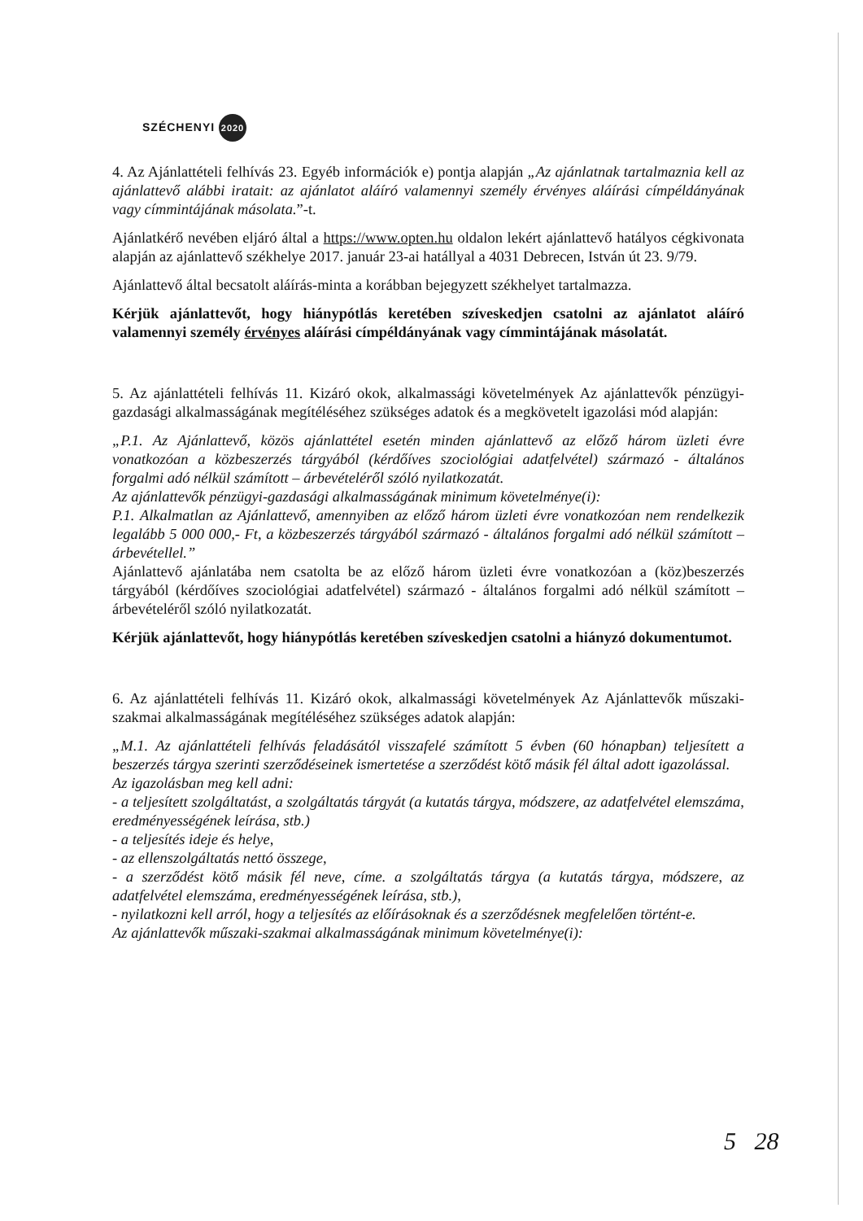SZÉCHENYI 2020
4. Az Ajánlattételi felhívás 23. Egyéb információk e) pontja alapján „Az ajánlatnak tartalmaznia kell az ajánlattevő alábbi iratait: az ajánlatot aláíró valamennyi személy érvényes aláírási címpéldányának vagy címmintájának másolata.”-t.
Ajánlatkérő nevében eljáró által a https://www.opten.hu oldalon lekért ajánlattevő hatályos cégkivonata alapján az ajánlattevő székhelye 2017. január 23-ai hatállyal a 4031 Debrecen, István út 23. 9/79.
Ajánlattevő által becsatolt aláírás-minta a korábban bejegyzett székhelyet tartalmazza.
Kérjük ajánlattevőt, hogy hiánypótlás keretében szíveskedjen csatolni az ajánlatot aláíró valamennyi személy érvényes aláírási címpéldányának vagy címmintájának másolatát.
5. Az ajánlattételi felhívás 11. Kizáró okok, alkalmassági követelmények Az ajánlattevők pénzügyi-gazdasági alkalmasságának megítéléséhez szükséges adatok és a megkövetelt igazolási mód alapján:
„P.1. Az Ajánlattevő, közös ajánlattétel esetén minden ajánlattevő az előző három üzleti évre vonatkozóan a közbeszerzés tárgyából (kérdőíves szociológiai adatfelvétel) származó - általános forgalmi adó nélkül számított – árbevételéről szóló nyilatkozatát.
Az ajánlattevők pénzügyi-gazdasági alkalmasságának minimum követelménye(i):
P.1. Alkalmatlan az Ajánlattevő, amennyiben az előző három üzleti évre vonatkozóan nem rendelkezik legalább 5 000 000,- Ft, a közbeszerzés tárgyából származó - általános forgalmi adó nélkül számított – árbevétellel.”
Ajánlattevő ajánlatába nem csatolta be az előző három üzleti évre vonatkozóan a (köz)beszerzés tárgyából (kérdőíves szociológiai adatfelvétel) származó - általános forgalmi adó nélkül számított – árbevételéről szóló nyilatkozatát.
Kérjük ajánlattevőt, hogy hiánypótlás keretében szíveskedjen csatolni a hiányzó dokumentumot.
6. Az ajánlattételi felhívás 11. Kizáró okok, alkalmassági követelmények Az Ajánlattevők műszaki-szakmai alkalmasságának megítéléséhez szükséges adatok alapján:
„M.1. Az ajánlattételi felhívás feladásától visszafelé számított 5 évben (60 hónapban) teljesített a beszerzés tárgya szerinti szerződéseinek ismertetése a szerződést kötő másik fél által adott igazolással.
Az igazolásban meg kell adni:
- a teljesített szolgáltatást, a szolgáltatás tárgyát (a kutatás tárgya, módszere, az adatfelvétel elemszáma, eredményességének leírása, stb.)
- a teljesítés ideje és helye,
- az ellenszolgáltatás nettó összege,
- a szerződést kötő másik fél neve, címe. a szolgáltatás tárgya (a kutatás tárgya, módszere, az adatfelvétel elemszáma, eredményességének leírása, stb.),
- nyilatkozni kell arról, hogy a teljesítés az előírásoknak és a szerződésnek megfelelően történt-e.
Az ajánlattevők műszaki-szakmai alkalmasságának minimum követelménye(i):
5 28